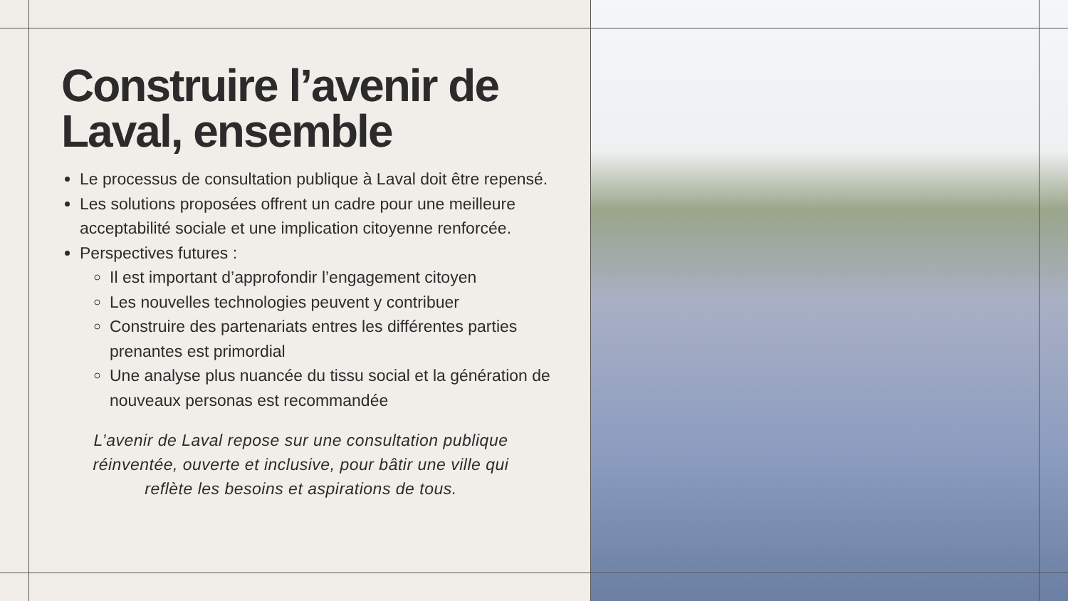Construire l’avenir de Laval, ensemble
Le processus de consultation publique à Laval doit être repensé.
Les solutions proposées offrent un cadre pour une meilleure acceptabilité sociale et une implication citoyenne renforcée.
Perspectives futures :
Il est important d’approfondir l’engagement citoyen
Les nouvelles technologies peuvent y contribuer
Construire des partenariats entres les différentes parties prenantes est primordial
Une analyse plus nuancée du tissu social et la génération de nouveaux personas est recommandée
L’avenir de Laval repose sur une consultation publique réinventée, ouverte et inclusive, pour bâtir une ville qui reflète les besoins et aspirations de tous.